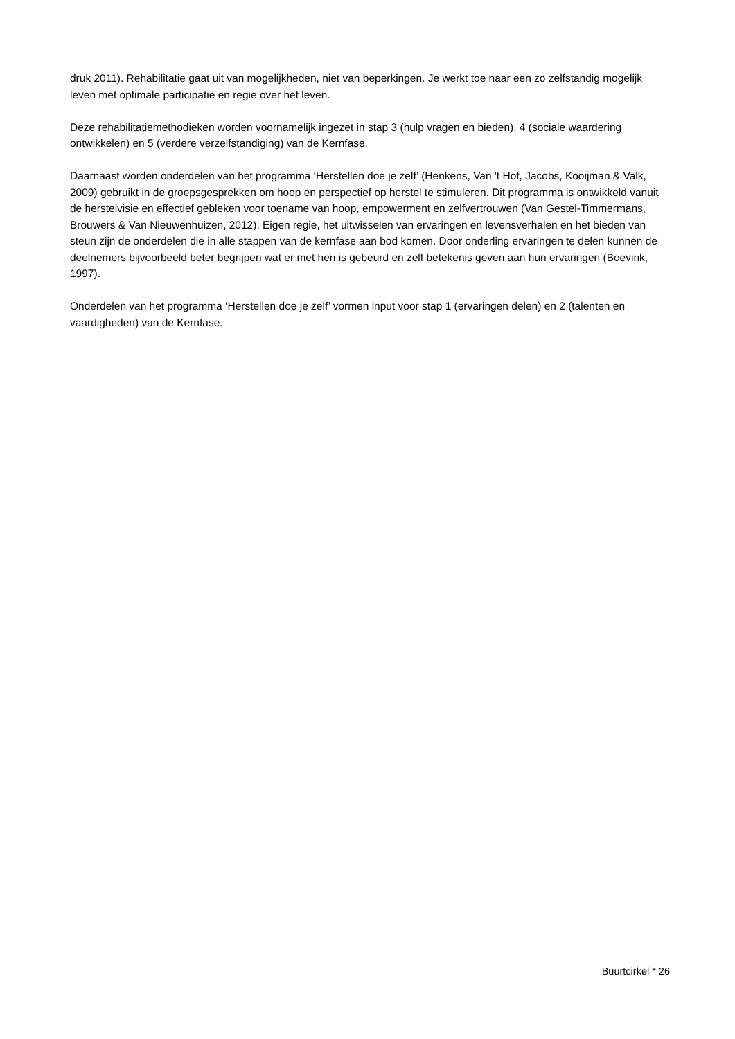druk 2011). Rehabilitatie gaat uit van mogelijkheden, niet van beperkingen. Je werkt toe naar een zo zelfstandig mogelijk leven met optimale participatie en regie over het leven.
Deze rehabilitatiemethodieken worden voornamelijk ingezet in stap 3 (hulp vragen en bieden), 4 (sociale waardering ontwikkelen) en 5 (verdere verzelfstandiging) van de Kernfase.
Daarnaast worden onderdelen van het programma ‘Herstellen doe je zelf’ (Henkens, Van 't Hof, Jacobs, Kooijman & Valk, 2009) gebruikt in de groepsgesprekken om hoop en perspectief op herstel te stimuleren. Dit programma is ontwikkeld vanuit de herstelvisie en effectief gebleken voor toename van hoop, empowerment en zelfvertrouwen (Van Gestel-Timmermans, Brouwers & Van Nieuwenhuizen, 2012). Eigen regie, het uitwisselen van ervaringen en levensverhalen en het bieden van steun zijn de onderdelen die in alle stappen van de kernfase aan bod komen. Door onderling ervaringen te delen kunnen de deelnemers bijvoorbeeld beter begrijpen wat er met hen is gebeurd en zelf betekenis geven aan hun ervaringen (Boevink, 1997).
Onderdelen van het programma ‘Herstellen doe je zelf’ vormen input voor stap 1 (ervaringen delen) en 2 (talenten en vaardigheden) van de Kernfase.
Buurtcirkel * 26